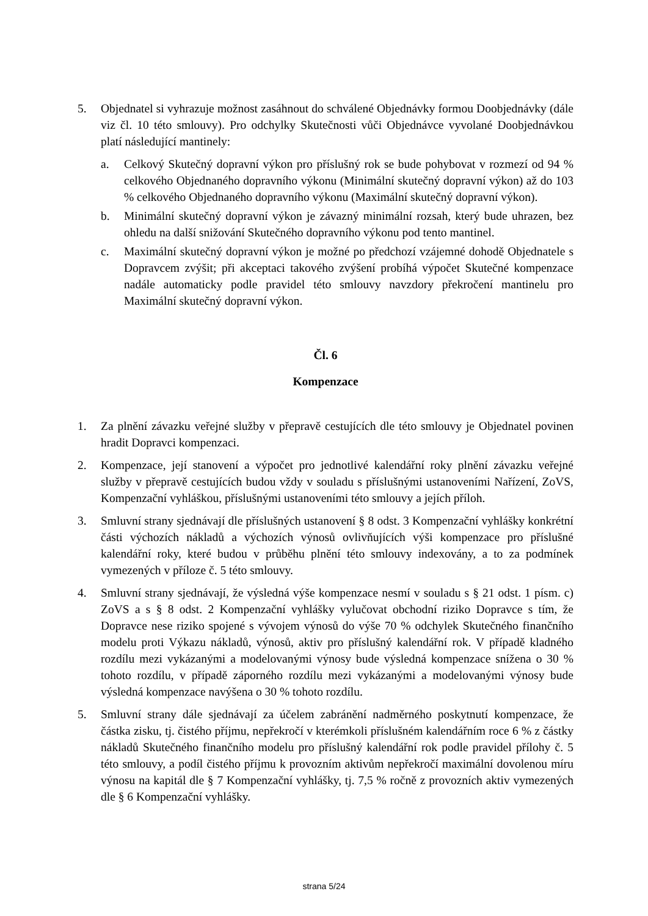5. Objednatel si vyhrazuje možnost zasáhnout do schválené Objednávky formou Doobjednávky (dále viz čl. 10 této smlouvy). Pro odchylky Skutečnosti vůči Objednávce vyvolané Doobjednávkou platí následující mantinely:
a. Celkový Skutečný dopravní výkon pro příslušný rok se bude pohybovat v rozmezí od 94 % celkového Objednaného dopravního výkonu (Minimální skutečný dopravní výkon) až do 103 % celkového Objednaného dopravního výkonu (Maximální skutečný dopravní výkon).
b. Minimální skutečný dopravní výkon je závazný minimální rozsah, který bude uhrazen, bez ohledu na další snižování Skutečného dopravního výkonu pod tento mantinel.
c. Maximální skutečný dopravní výkon je možné po předchozí vzájemné dohodě Objednatele s Dopravcem zvýšit; při akceptaci takového zvýšení probíhá výpočet Skutečné kompenzace nadále automaticky podle pravidel této smlouvy navzdory překročení mantinelu pro Maximální skutečný dopravní výkon.
Čl. 6
Kompenzace
1. Za plnění závazku veřejné služby v přepravě cestujících dle této smlouvy je Objednatel povinen hradit Dopravci kompenzaci.
2. Kompenzace, její stanovení a výpočet pro jednotlivé kalendářní roky plnění závazku veřejné služby v přepravě cestujících budou vždy v souladu s příslušnými ustanoveními Nařízení, ZoVS, Kompenzační vyhláškou, příslušnými ustanoveními této smlouvy a jejích příloh.
3. Smluvní strany sjednávají dle příslušných ustanovení § 8 odst. 3 Kompenzační vyhlášky konkrétní části výchozích nákladů a výchozích výnosů ovlivňujících výši kompenzace pro příslušné kalendářní roky, které budou v průběhu plnění této smlouvy indexovány, a to za podmínek vymezených v příloze č. 5 této smlouvy.
4. Smluvní strany sjednávají, že výsledná výše kompenzace nesmí v souladu s § 21 odst. 1 písm. c) ZoVS a s § 8 odst. 2 Kompenzační vyhlášky vylučovat obchodní riziko Dopravce s tím, že Dopravce nese riziko spojené s vývojem výnosů do výše 70 % odchylek Skutečného finančního modelu proti Výkazu nákladů, výnosů, aktiv pro příslušný kalendářní rok. V případě kladného rozdílu mezi vykázanými a modelovanými výnosy bude výsledná kompenzace snížena o 30 % tohoto rozdílu, v případě záporného rozdílu mezi vykázanými a modelovanými výnosy bude výsledná kompenzace navýšena o 30 % tohoto rozdílu.
5. Smluvní strany dále sjednávají za účelem zabránění nadměrného poskytnutí kompenzace, že částka zisku, tj. čistého příjmu, nepřekročí v kterémkoli příslušném kalendářním roce 6 % z částky nákladů Skutečného finančního modelu pro příslušný kalendářní rok podle pravidel přílohy č. 5 této smlouvy, a podíl čistého příjmu k provozním aktivům nepřekročí maximální dovolenou míru výnosu na kapitál dle § 7 Kompenzační vyhlášky, tj. 7,5 % ročně z provozních aktiv vymezených dle § 6 Kompenzační vyhlášky.
strana 5/24